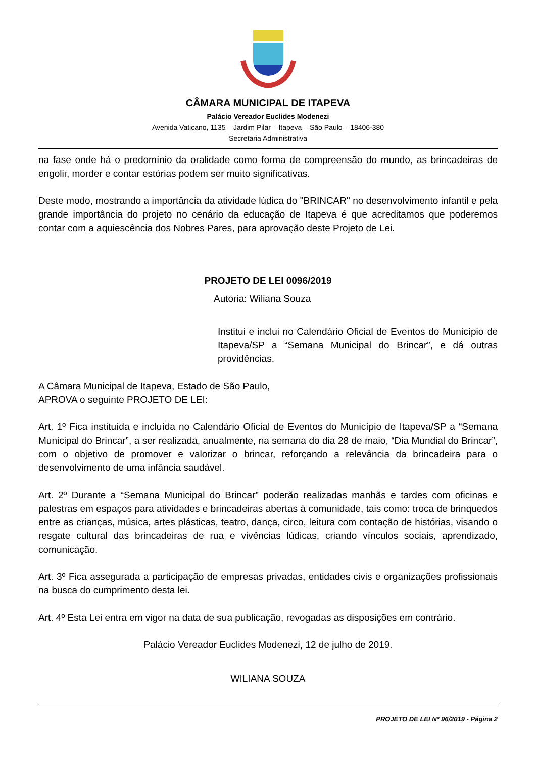CÂMARA MUNICIPAL DE ITAPEVA
Palácio Vereador Euclides Modenezi
Avenida Vaticano, 1135 – Jardim Pilar – Itapeva – São Paulo – 18406-380
Secretaria Administrativa
na fase onde há o predomínio da oralidade como forma de compreensão do mundo, as brincadeiras de engolir, morder e contar estórias podem ser muito significativas.
Deste modo, mostrando a importância da atividade lúdica do "BRINCAR" no desenvolvimento infantil e pela grande importância do projeto no cenário da educação de Itapeva é que acreditamos que poderemos contar com a aquiescência dos Nobres Pares, para aprovação deste Projeto de Lei.
PROJETO DE LEI 0096/2019
Autoria: Wiliana Souza
Institui e inclui no Calendário Oficial de Eventos do Município de Itapeva/SP a “Semana Municipal do Brincar”, e dá outras providências.
A Câmara Municipal de Itapeva, Estado de São Paulo, APROVA o seguinte PROJETO DE LEI:
Art. 1º Fica instituída e incluída no Calendário Oficial de Eventos do Município de Itapeva/SP a “Semana Municipal do Brincar”, a ser realizada, anualmente, na semana do dia 28 de maio, “Dia Mundial do Brincar”, com o objetivo de promover e valorizar o brincar, reforçando a relevância da brincadeira para o desenvolvimento de uma infância saudável.
Art. 2º Durante a “Semana Municipal do Brincar” poderão realizadas manhãs e tardes com oficinas e palestras em espaços para atividades e brincadeiras abertas à comunidade, tais como: troca de brinquedos entre as crianças, música, artes plásticas, teatro, dança, circo, leitura com contação de histórias, visando o resgate cultural das brincadeiras de rua e vivências lúdicas, criando vínculos sociais, aprendizado, comunicação.
Art. 3º Fica assegurada a participação de empresas privadas, entidades civis e organizações profissionais na busca do cumprimento desta lei.
Art. 4º Esta Lei entra em vigor na data de sua publicação, revogadas as disposições em contrário.
Palácio Vereador Euclides Modenezi, 12 de julho de 2019.
WILIANA SOUZA
PROJETO DE LEI Nº 96/2019 - Página 2